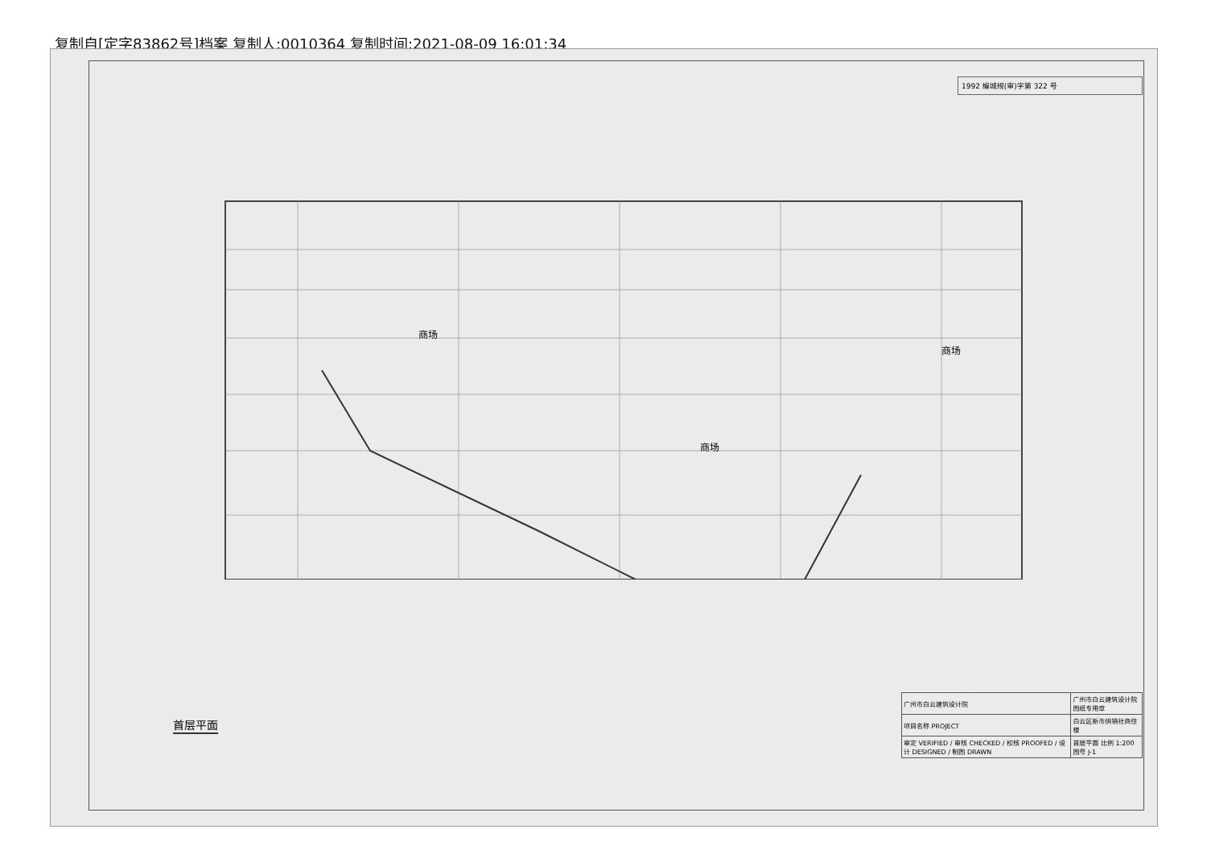复制自[定字83862号]档案 复制人:0010364 复制时间:2021-08-09 16:01:34
1992 编城规(审)字第 322 号
商场
商场
商场
首层平面
| 广州市白云建筑设计院 | 广州市白云建筑设计院 图纸专用章 |
| 项目名称 PROJECT | 白云区新市供销社商住楼 |
| 审定 VERIFIED / 审核 CHECKED / 校核 PROOFED / 设计 DESIGNED / 制图 DRAWN | 首层平面 比例 1:200 图号 J-1 |